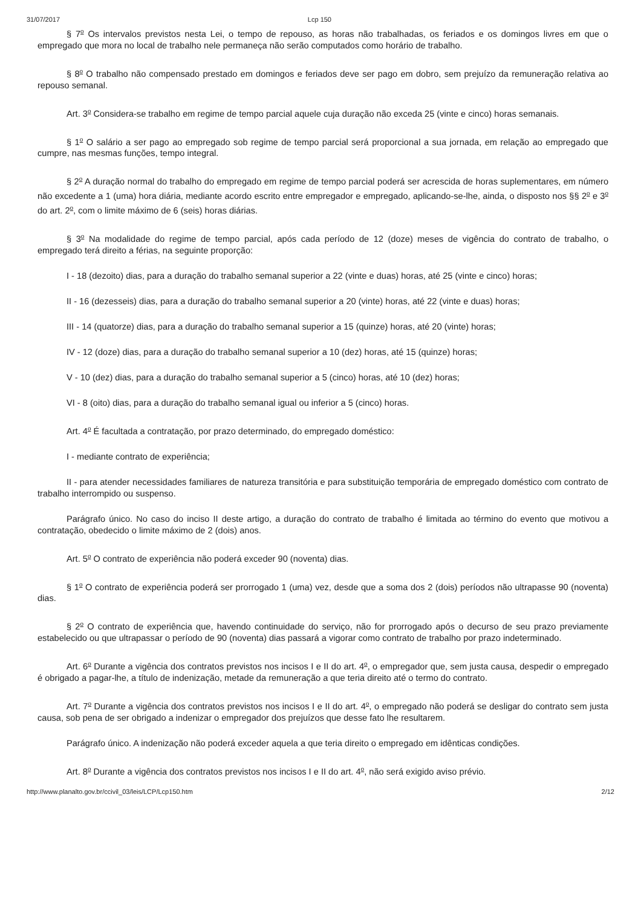31/07/2017 Lcp 150
§ 7<sup>o</sup> Os intervalos previstos nesta Lei, o tempo de repouso, as horas não trabalhadas, os feriados e os domingos livres em que o empregado que mora no local de trabalho nele permaneça não serão computados como horário de trabalho.
§ 8<sup>o</sup> O trabalho não compensado prestado em domingos e feriados deve ser pago em dobro, sem prejuízo da remuneração relativa ao repouso semanal.
Art. 3<sup>o</sup> Considera-se trabalho em regime de tempo parcial aquele cuja duração não exceda 25 (vinte e cinco) horas semanais.
§ 1<sup>o</sup> O salário a ser pago ao empregado sob regime de tempo parcial será proporcional a sua jornada, em relação ao empregado que cumpre, nas mesmas funções, tempo integral.
§ 2<sup>o</sup> A duração normal do trabalho do empregado em regime de tempo parcial poderá ser acrescida de horas suplementares, em número não excedente a 1 (uma) hora diária, mediante acordo escrito entre empregador e empregado, aplicando-se-lhe, ainda, o disposto nos §§ 2<sup>o</sup> e 3<sup>o</sup> do art. 2<sup>o</sup>, com o limite máximo de 6 (seis) horas diárias.
§ 3<sup>o</sup> Na modalidade do regime de tempo parcial, após cada período de 12 (doze) meses de vigência do contrato de trabalho, o empregado terá direito a férias, na seguinte proporção:
I - 18 (dezoito) dias, para a duração do trabalho semanal superior a 22 (vinte e duas) horas, até 25 (vinte e cinco) horas;
II - 16 (dezesseis) dias, para a duração do trabalho semanal superior a 20 (vinte) horas, até 22 (vinte e duas) horas;
III - 14 (quatorze) dias, para a duração do trabalho semanal superior a 15 (quinze) horas, até 20 (vinte) horas;
IV - 12 (doze) dias, para a duração do trabalho semanal superior a 10 (dez) horas, até 15 (quinze) horas;
V - 10 (dez) dias, para a duração do trabalho semanal superior a 5 (cinco) horas, até 10 (dez) horas;
VI - 8 (oito) dias, para a duração do trabalho semanal igual ou inferior a 5 (cinco) horas.
Art. 4<sup>o</sup> É facultada a contratação, por prazo determinado, do empregado doméstico:
I - mediante contrato de experiência;
II - para atender necessidades familiares de natureza transitória e para substituição temporária de empregado doméstico com contrato de trabalho interrompido ou suspenso.
Parágrafo único. No caso do inciso II deste artigo, a duração do contrato de trabalho é limitada ao término do evento que motivou a contratação, obedecido o limite máximo de 2 (dois) anos.
Art. 5<sup>o</sup> O contrato de experiência não poderá exceder 90 (noventa) dias.
§ 1<sup>o</sup> O contrato de experiência poderá ser prorrogado 1 (uma) vez, desde que a soma dos 2 (dois) períodos não ultrapasse 90 (noventa) dias.
§ 2<sup>o</sup> O contrato de experiência que, havendo continuidade do serviço, não for prorrogado após o decurso de seu prazo previamente estabelecido ou que ultrapassar o período de 90 (noventa) dias passará a vigorar como contrato de trabalho por prazo indeterminado.
Art. 6<sup>o</sup> Durante a vigência dos contratos previstos nos incisos I e II do art. 4<sup>o</sup>, o empregador que, sem justa causa, despedir o empregado é obrigado a pagar-lhe, a título de indenização, metade da remuneração a que teria direito até o termo do contrato.
Art. 7<sup>o</sup> Durante a vigência dos contratos previstos nos incisos I e II do art. 4<sup>o</sup>, o empregado não poderá se desligar do contrato sem justa causa, sob pena de ser obrigado a indenizar o empregador dos prejuízos que desse fato lhe resultarem.
Parágrafo único. A indenização não poderá exceder aquela a que teria direito o empregado em idênticas condições.
Art. 8<sup>o</sup> Durante a vigência dos contratos previstos nos incisos I e II do art. 4<sup>o</sup>, não será exigido aviso prévio.
http://www.planalto.gov.br/ccivil_03/leis/LCP/Lcp150.htm 2/12